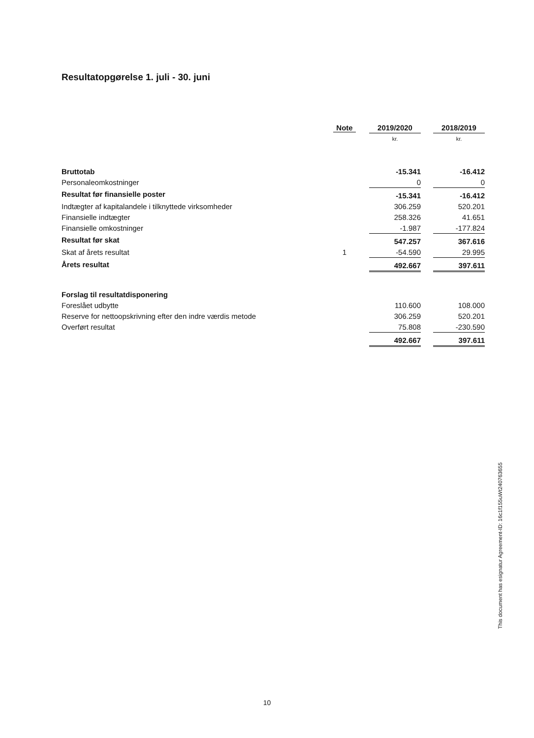Resultatopgørelse 1. juli - 30. juni
| | Note | 2019/2020 | | 2018/2019 |
| --- | --- | --- | --- | --- |
| | | kr. | | kr. |
| Bruttotab | | -15.341 | | -16.412 |
| Personaleomkostninger | | 0 | | 0 |
| Resultat før finansielle poster | | -15.341 | | -16.412 |
| Indtægter af kapitalandele i tilknyttede virksomheder | | 306.259 | | 520.201 |
| Finansielle indtægter | | 258.326 | | 41.651 |
| Finansielle omkostninger | | -1.987 | | -177.824 |
| Resultat før skat | | 547.257 | | 367.616 |
| Skat af årets resultat | 1 | -54.590 | | 29.995 |
| Årets resultat | | 492.667 | | 397.611 |
| Forslag til resultatdisponering | | | | |
| Foreslået udbytte | | 110.600 | | 108.000 |
| Reserve for nettoopskrivning efter den indre værdis metode | | 306.259 | | 520.201 |
| Overført resultat | | 75.808 | | -230.590 |
| | | 492.667 | | 397.611 |
This document has esignatur Agreement-ID: 16c1f155uWt240763655
10